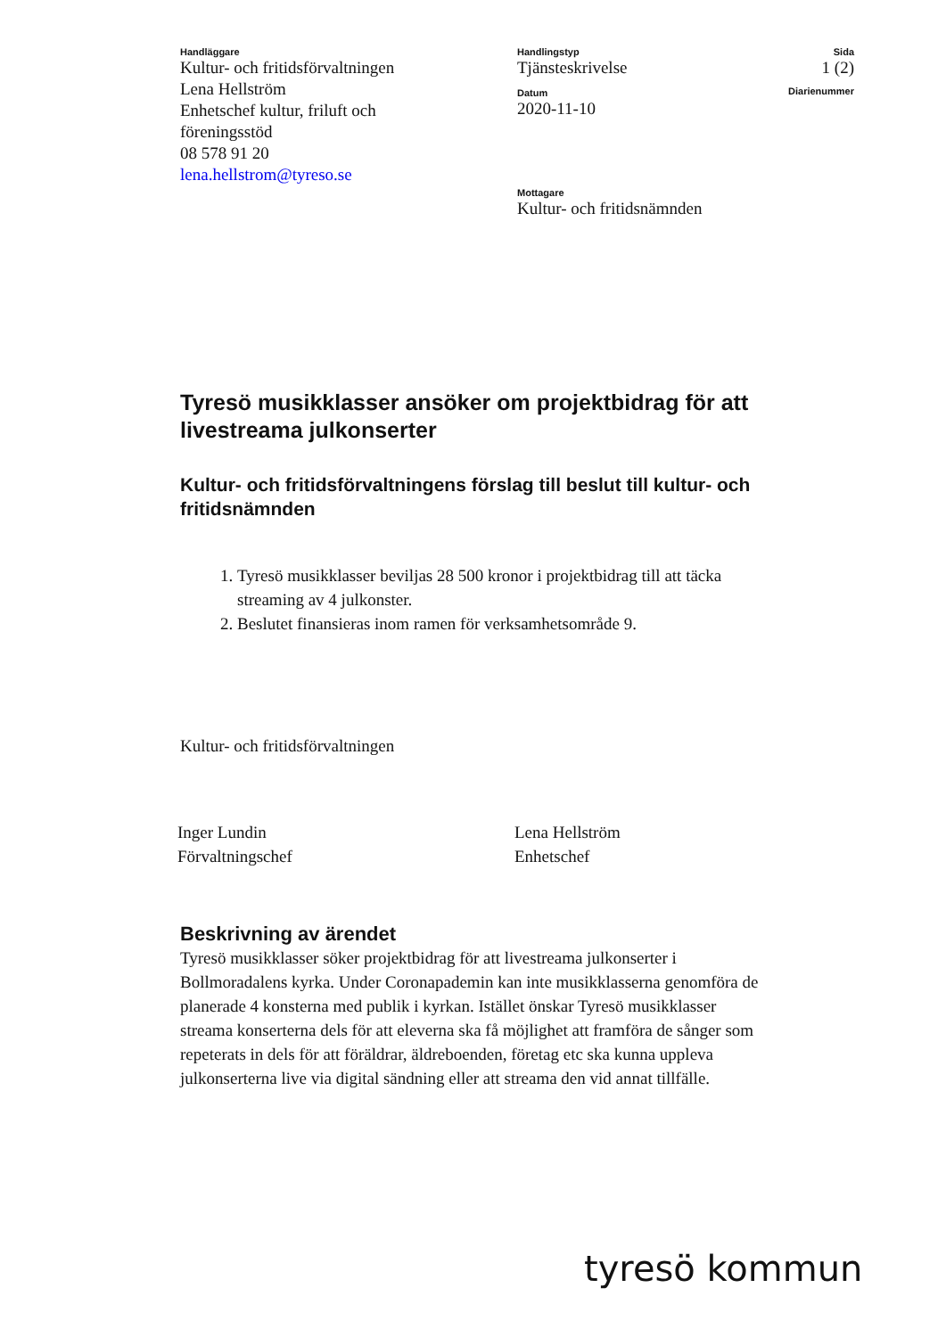Handläggare
Kultur- och fritidsförvaltningen
Lena Hellström
Enhetschef kultur, friluft och
föreningsstöd
08 578 91 20
lena.hellstrom@tyreso.se
Handlingstyp
Tjänsteskrivelse
Datum
2020-11-10
Mottagare
Kultur- och fritidsnämnden
Sida
1 (2)
Diarienummer
Tyresö musikklasser ansöker om projektbidrag för att livestreama julkonserter
Kultur- och fritidsförvaltningens förslag till beslut till kultur- och fritidsnämnden
1. Tyresö musikklasser beviljas 28 500 kronor i projektbidrag till att täcka streaming av 4 julkonster.
2. Beslutet finansieras inom ramen för verksamhetsområde 9.
Kultur- och fritidsförvaltningen
Inger Lundin
Förvaltningschef
Lena Hellström
Enhetschef
Beskrivning av ärendet
Tyresö musikklasser söker projektbidrag för att livestreama julkonserter i Bollmoradalens kyrka. Under Coronapademin kan inte musikklasserna genomföra de planerade 4 konsterna med publik i kyrkan. Istället önskar Tyresö musikklasser streama konserterna dels för att eleverna ska få möjlighet att framföra de sånger som repeterats in dels för att föräldrar, äldreboenden, företag etc ska kunna uppleva julkonserterna live via digital sändning eller att streama den vid annat tillfälle.
tyresö kommun